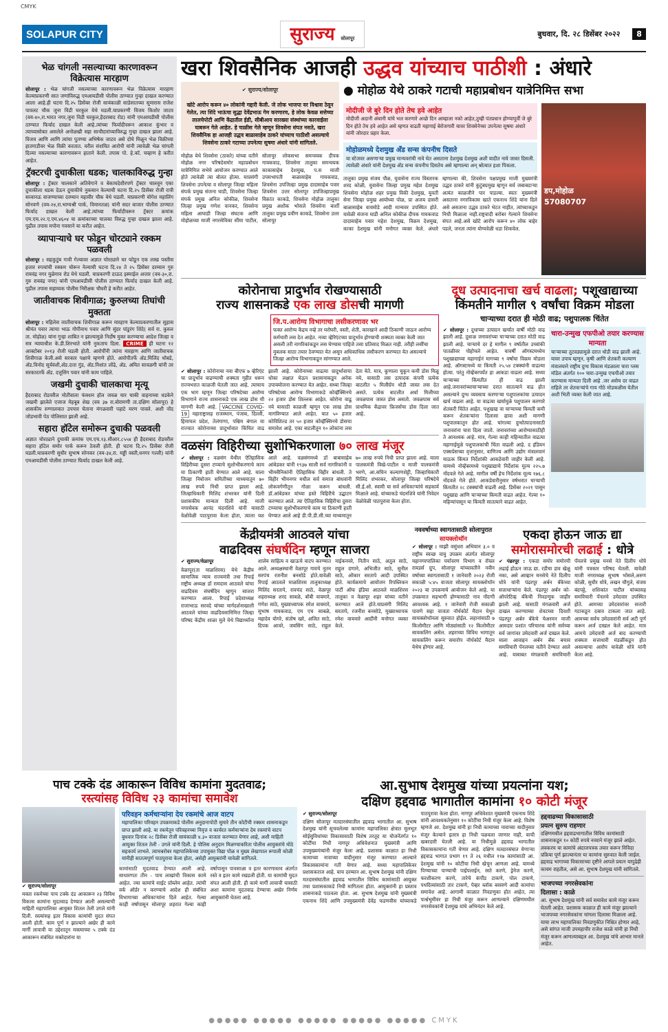CMYK
SOLAPUR CITY
सुराज्य सोलापूर
बुधवार, दि. २८ डिसेंबर २०२२ 8
भेळ चांगली नसल्याच्या कारणावरून विक्रेत्यास मारहाण
सोलापूर : भेळ चांगली नसल्याच्या कारणावरून भेळ विक्रेत्यास मारहाण केल्याप्रकरणी सात जणांविरुद्ध एमआयडीसी पोलीस ठाण्यात गुन्हा दाखल करण्यात आला आहे.ही घटना दि.२५ डिसेंबर रोजी सायंकाळी साडेसातच्या सुमारास राजेश पावलट चौक जुना विडी घरकुल येथे घडली.याप्रकरणी विजय किशोर जाटव (वय-४०,रा.भारत नगर,जुना विडी घरकुल,हैदराबाद रोड) यांनी एमआयडीसी पोलीस ठाण्यात फिर्याद दाखल केली आहे.त्यांच्या फिर्यादीवरून आकाश कुंभार व त्याच्यासोबत असलेले अनोळखी सहा साथीदारांच्याविरुद्ध गुन्हा दाखल झाला आहे. विजय आणि आणि त्यांचा पुतण्या अभिषेक जाटव असे दोघे मिळून भेळ विक्रीच्या हातगाडीवर भेळ विक्री करतात. वरील संशयित आरोपी यांनी त्यावेळी भेळ चांगली दिल्या नसल्याच्या कारणावरून हाताने केली. तपास पो. हे.कॉ. चव्हाण हे करीत आहेत.
ट्रॅक्टरची दुचाकीला धडक; चालकाविरुद्ध गुन्हा
सोलापूर : ट्रॅक्टर चालकाने अतिवेगाने व बेकायदेशीरपणे ट्रॅक्टर चालवून एका दुचाकीला धडक देऊन दुचाकीचे नुकसान केल्याची घटना दि.२५ डिसेंबर रोजी रात्री सव्वानऊ वाजण्याच्या दरम्यान महावीर चौक येथे घडली. याप्रकरणी योगेश महालिंग सोनवणे (वय-२४,रा.भाग्यश्री पार्क, विमानतळ) यांनी सदर बाजार पोलीस ठाण्यात फिर्याद दाखल केली आहे.त्यांच्या फिर्यादीवरून ट्रॅक्टर क्रमांक एम.एच.२२.ए.एम.४६०४ या क्रमांकाच्या चालका विरुद्ध गुन्हा दाखल झाला आहे. पुढील तपास मपोना गवसाने या करीत आहेत.
व्यापाऱ्याचे घर फोडून चोरट्याने रक्कम पळवली
सोलापूर : सहकुटुंब गावी गेल्यावर अज्ञात चोरट्याने घर फोडून एक लाख पस्तीस हजार रुपयांची रक्कम चोरून नेल्याची घटना दि.२४ ते २५ डिसेंबर दरम्यान गुरु रायवंद्र नगर मुळेगाव रोड येथे घडली. याप्रकरणी दाऊद इस्माईल अत्तार (वय-३०,रा. गुरु रायवंद्र नगर) यांनी एमआयडीसी पोलीस ठाण्यात फिर्याद दाखल केली आहे. पुढील तपास सहाय्यक पोलीस निरीक्षक चौधरी हे करीत आहेत.
जातीवाचक शिवीगाळ; कुरुलच्या तिघांची मुक्तता
सोलापूर : महिलेस जातीवाचक शिवीगाळ करून मारहाण केल्याप्रकरणातील सुहास श्रीमंत पवार त्याचा भाऊ गोपीनाथ पवार आणि सुंदर पांडुरंग शिंदे( सर्व रा. कुरुल ता. मोहोळ) यांना गुन्हा शाबित न झाल्यामुळे निर्दोष मुक्त करण्याचा आदेश जिल्हा व सत्र न्यायाधीश के.डी.शिरभाते यांनी नुकताच दिला. CRIME ही घटना १२ आक्टोबर २०१३ रोजी घडली होती. आरोपींनी त्यांना मारहाण आणि जातीवाचक शिवीगाळ केली.असे सरकार पक्षाचे म्हणणे होते. आरोपीतर्फे ॲड.मिलिंद थोबडे, ॲड.विनोद सूर्यवंशी,ॲड.दत्ता गुंड, ॲड.निशांत लोंढे, ॲड. अमित सावळगी यांनी तर सरकारतर्फे ॲड. दत्तूसिंग पवार यांनी काम पाहिले.
जखमी दुचाकी चालकाचा मृत्यू
हैदराबाद रोडवरील मोतीवाला फंक्शन हॉल जवळ चार चाकी वाहनाच्या धडकेने जखमी झालेले एजाज मेहबूब शेख (वय ३७ रा.बोरामणी ता.दक्षिण सोलापूर) हे शासकीय रुग्णालयात उपचार घेताना मंगळवारी पहाटे मरण पावले. अशी नोंद जोडभावी पेठ पोलिसात झाली आहे.
सहारा हॉटेल समोरून दुचाकी पळवली
अज्ञात चोरट्याने दुचाकी क्रमांक एम.एच.१३.सीआर.८५५४ ही हैदराबाद रोडवरील सहारा हॉटेल समोर पार्क करून ठेवली होती. ही घटना दि.२५ डिसेंबर रोजी घडली.याप्रकरणी सुधीर सुभाष सोनकर (वय-३४,रा. मड्डी वस्ती,धनगर गल्ली) यांनी एमआयडीसी पोलीस ठाण्यात फिर्याद दाखल केली आहे.
खरा शिवसैनिक आजही उद्धव यांच्याच पाठीशी : अंधारे
✔ सुराज्य/सोलापूर
खोटे आरोप करून ४० लोकांनी गद्दारी केली. जे लोक भाजपा वर विश्वास ठेवून गेलेत, त्या शिंदे भाऊंचा सुद्धा देवेंद्रभाऊ गेम करणारच, हे लोक केवळ सत्तेच्या लालचेपोटी आणि केंद्रातील ईडी, सीबीआय सारख्या संस्थांच्या कारवाईला घाबरून गेले आहेत. हे चाळीस गेले म्हणून शिवसेना संपत नसते, खरा शिवसैनिक हा आजही उद्धव बाळासाहेब ठाकरे यांच्याच पाठीशी असल्याचे शिवसेना ठाकरे गटाच्या उपनेत्या सुषमा अंधारे यांनी सांगितले.
मोहोळ येथे शिवसेना (ठाकरे) यांच्या वतीने मोहोळ नगर परिषदेसमोर महाप्रबोधन यात्रेनिमित्त सभेचे आयोजन करण्यात आले होते त्यावेळी त्या बोलत होत्या. याप्रसंगी शिवसेना उपनेत्या व सोलापूर जिल्हा महिला संपर्क प्रमुख संजना घाडी, शिवसेना जिल्हा संपर्क प्रमुख अनिल कोकीळ, शिवसेना जिल्हा प्रमुख गणेश वानकर, शिवसेना महिला आघाडी जिल्हा संघटक आणि मोहोळच्या माजी नगरसेविका सीमा पाटील, सोलापूर लोकसभा समन्वयक दीपक गायकवाड, शिवसेना तालुका समन्वयक काकासाहेब देशमुख, प.स माजी उपसभापती बाळासाहेब गायकवाड, शिवसेना उपजिल्हा प्रमुख दादासाहेब पवार शिवसेना उत्तर सोलापूर उपजिल्हाप्रमुख विक्रांत काकडे, शिवसेना मोहोळ तालुका प्रमुख अशोक भोसले शिवसेना बार्शी तालुका प्रमुख प्रवीण काकडे, शिवसेना उत्तर सोलापूर
● मोहोळ येथे ठाकरे गटाची महाप्रबोधन यात्रेनिमित्त सभा
मोदीजी जे बुरे दिन होते तेच हवे आहेत
मोदीजी अदानी अंबानी यांचे भल करणारे अच्छे दिन आम्हाला नको आहेत,तुम्ही पंतप्रधान होण्यापूर्वी जे बुरे दिन होते तेच हवे आहेत असे म्हणत वाढती महागाई बेरोजगारी यावर शिवसेनेच्या उपनेत्या सुषमा अंधारे यांनी जोरदार प्रहार केला.
मोहोळमध्ये देशमुख अँड सन्स कंपनीच दिसते
या स्टेजवर असणाऱ्या प्रमुख मान्यवरांची नावे घेत असताना देशमुख देशमुख अशी यादीत नावे जास्त दिसली. त्यावेळी अंधारे यांनी देशमुख अँड सन्स कंपनीच दिसतेय असे म्हणाल्या अन् श्रोत्यात हशा पिकला.
तालुका प्रमुख संजय पौळ, युवासेना राज्य विस्तारक शरद कोळी, युवासेना जिल्हा प्रमुख महेश देशमुख शिवसेना मोहोळ शहर प्रमुख विकी देशमुख, युवती सेना जिल्हा प्रमुख आयोध्या पोळ, प्रा अजय दासरी बाळासाहेब वायमोडे आदी मान्यवर उपस्थित होते. यावेळी संजना घाडी अनिल कोकीळ दीपक गायकवाड दादासाहेब पवार महेश देशमुख, विक्रम देशमुख, काका देशमुख यांनी मनोगत व्यक्त केले. अंधारे म्हणाल्या की, शिवसेना पक्षप्रमुख माजी मुख्यमंत्री उद्धव ठाकरे यांनी कुटुंबप्रमुख म्हणून सर्व जबाबदाऱ्या अत्यंत काळजीने पार पाडल्या. स्वतः मुख्यमंत्री असताना नगरविकास खाते एकनाथ शिंदे यांना दिले असे असताना उद्धव ठाकरे भेटत नाहीत, त्यांच्याकडून निधी मिळाला नाही.राष्ट्रवादी बरोबर गेल्याने शिवसेना संपत आहे.असे खोटे आरोप करून ४० लोक बाहेर पडले, जनता त्यांना योग्यवेळी धडा शिकवेल.
डप,मोहोळ
57080707
कोरोनाचा प्रादुर्भाव रोखण्यासाठी
राज्य शासनाकडे एक लाख डोसची मागणी
जि.प.आरोग्य विभागाचा लसीकरणावर भर
फक्त आरोग्य केंद्रच नव्हे तर घरोघरी, वस्ती, शेती, कारखाने आदी ठिकाणी जाऊन आरोग्य कर्मचारी लस देत आहेत. नव्या व्हेरिएंटच्या प्रादुर्भाव होण्याची शक्यता व्यक्त केली जात असली तरी नागरिकांकडून लस घेण्यास पाहिजे तसा प्रतिसाद मिळत नाही. तरीही लसींचा मुबलक साठा तयार ठेवण्यात येत असून अधिकाधिक लसीकरण करण्यात येत असल्याचे जिल्हा आरोग्य विभागाकडून सांगण्यात आले.
✔ सोलापूर : कोरोनाचा नवा बीएफ ७ व्हेरिएंट चा प्रादुर्भाव वाढण्याची शक्यता गृहीत धरून राज्यभरात काळजी घेतली जात आहे. त्याचाच एक भाग म्हणून जिल्हा परिषदेच्या आरोग्य विभागाने राज्य शासनाकडे एक लाख डोस ची मागणी केली आहे. VACCINE COVID-19 महाराष्ट्रासह राजस्थान, पंजाब, दिल्ली, हिमाचल प्रदेश, तेलंगाणा, पश्चिम बंगाल या राज्यात कोरोनाच्या प्रादुर्भावात किंचित वाढ झाली आहे. कोरोनाच्या वाढत्या प्रादुर्भावाचा धोका लक्षात घेऊन प्रशासनाकडून अनेक उपाययोजना करण्यात येत आहेत. सध्या जिल्हा परिषदेच्या आरोग्य विभागाकडे कोव्हॅक्सिनचे २२ हजार डोस शिल्लक आहेत. कोरोना वाढू नये यासाठी काळजी म्हणून एक लाख डोस मागविण्यात आले आहेत. यात ५० हजार कोविशिल्ड तर ५० हजार कोव्हॅक्सिनचे डोसचा समावेश आहे. एका बाटलीतून १० लोकांना लस देता येते. मात्र, कुणाला चुकून कमी डोस मिळू नये, यासाठी लस उत्पादक कंपनी प्रत्येक बाटलीत ५ मिलीग्रॅम थोडी जास्त लस देत असते. प्रत्येक बाटलीत अर्धा मिलीच्या जवळपास जास्त डोस असतो. जवळपास सर्व प्राथमिक केंद्रावर फ्रिजर्सचा डोस दिला जात आहे.
वळसंग विहिरीच्या सुशोभिकरणाला ७० लाख मंजूर
✔ सोलापूर : वळसंग येथील ऐतिहासिक विहिरीच्या दुसरा टप्प्याचे सुशोभीकरणाचे काम या ठिकाणी हाती घेण्यात आले आहे. याला जिल्हा नियोजन समितीच्या माध्यमातून ७० लाख रुपये निधी प्राप्त झाला आहे. जिल्हाधिकारी मिलिंद शंभरकर यांनी दिली प्रशासकीय मान्यता दिली आहे. माजी नगरसेवक आनंद चंदनशिवे यांनी यासाठी वेळोवेळी पाठपुरावा केला होता, त्याला यश आले आहे. वळसंगमध्ये डॉ बाबासाहेब आंबेडकर यांनी १९३७ साली सर्व नागरिकांनी व भीमसैनिकांनी ऐतिहासिक विहीर बांधली. ते विहीर भीमनगर मधील सर्व समाज बांधवांनी लोकवर्गणीतून गोळा करून बांधली. डॉ.आंबेडकर यांच्या हस्ते विहिरीचे उद्घाटन करण्यात आले. त्या ऐतिहासिक विहिरीचा दुसरा टप्प्याचा सुशोभीकरणाचे काम या ठिकाणी हाती घेण्यात आले आहे डी.पी.डी.सी.च्या माध्यमातून ७० लाख रुपये निधी प्राप्त झाला आहे. याला पालकमंत्री विखे-पाटील व माजी पालकमंत्री भरणे, आ.सचिन कल्याणशेट्टी, जिल्हाधिकारी मिलिंद शंभरकर, सोलापूर जिल्हा परिषदेचे सी.ई.ओ. स्वामी या सर्व अधिकाऱ्यांचे सहकार्य मिळाले आहे. यांच्याकडे चंदनशिवे यांनी निवेदन वेळोवेळी पाठपुरावा केला होता.
दूध उत्पादनाचा खर्च वाढला; पशूखाद्याच्या किंमतीने मागील ९ वर्षांचा विक्रम मोडला
चाऱ्याच्या दरात ही मोठी वाढ; पशुपालक चिंतेत
✔ सोलापूर : दुधाच्या उत्पादन खर्चात वार्षी मोठी वाढ झाली आहे. दुधाळ जनावरांच्या चाऱ्याच्या दरात मोठी वाढ झाली आहे. चाऱ्याचे दर हे मागील ९ वर्षातील उच्चांकी पातळीवर पोहोचले आहेत. यावर्षी ऑगस्टमध्येच पशुखाद्याच्या महागाईनं मागच्या ९ वर्षांचा विक्रम मोडला आहे. ऑगस्टमध्ये या किंमती २५.५४ टक्क्यांनी वाढल्या होत्या. परंतु नोव्हेंबरपर्यंत हा आकडा वाढला आहे. सध्या चाऱ्याच्या किंमतीत ही वाढ झाली आहे.जनावरांच्याचाऱ्याच्या दरात सातत्याने वाढ होत असल्याने दुग्ध व्यवसाय करणाऱ्या पशुपालकांचा उत्पादन खर्च वाढला आहे. या वाढत्या खर्चामुळे पशुपालन करणारे शेतकरी चिंतेत आहेत. पशुखाद्य वा चाऱ्याच्या किमती कमी करून शेतकऱ्यांना दिलासा द्यावा अशी मागणी पशुपालकातून होत आहे. चांगल्या दुग्धोत्पादनासाठी जनावरांना चारा दिला जातो. जनावरांच्या आरोग्यासाठीही ते आवश्यक आहे. मात्र, गेल्या काही महिन्यातील वाढत्या महागाईमुळे पशुपालकांची चिंता वाढली आहे. द इंडियन एक्सप्रेसच्या वृत्तानुसार, वाणिज्य आणि उद्योग मंत्रालयानं याऊक किंमत निर्देशांकी आकडेवारी जाहीर केली आहे. यामध्ये नोव्हेंबरमध्ये पशुखाद्याचे निर्देशांक मूल्य २२५.७ नोंदवले गेले आहे. मागील वर्षी हेच निर्देशांक मूल्य १७६.८ नोंदवले गेले होते. आकडेवारीनुसार वर्षभरात चाऱ्याची किंमतीत २८ टक्क्यांची वाढली आहे. डिसेंबर २०२१ पासून पशुखाद्य आणि चाऱ्याच्या किमती वाढत आहेत. गेल्या १० महिन्यांपासून या किंमती सातत्याने वाढत आहेत.
चारा-उन्मुख एफपीओ तयार करण्यास मान्यता
चाऱ्याच्या तुटवड्यामुळे दरात थोडी वाढ झाली आहे. यावर उपाय म्हणून, कृषी आणि शेतकरी कल्याण मंत्रालयाने राष्ट्रीय दुग्ध विकास मंडळाला चारा प्लस मॉडेल अंतर्गत १०० चारा-उन्मुख एफपीओ तयार करण्यास मान्यता दिली आहे .जर असेच दर वाढत राहिले तर शेतकऱ्यांचे गाय गोठे मोडकळीस येतील अशी भिती व्यक्त केली जात आहे.
केंद्रीयमंत्री आठवले यांचा
वाढदिवस संघर्षदिन म्हणून साजरा
✔ सुराज्य/वेळापूर
वेळापूर(ता माळशिरस) येथे केंद्रीय सामाजिक न्याय राज्यमंत्री तथा रिपाई राष्ट्रीय अध्यक्ष डॉ रामदास आठवले यांचा वाढदिवस संघर्षदिन म्हणून साजरा करण्यात आला. रिपाई प्रदेशाध्यक्ष राजाभाऊ सरवदे यांच्या मार्गदर्शनाखाली आठवले यांच्या वाढदिवसानिमित्त जिल्हा परिषद केंद्रीय शाळा मुले येथे विद्यार्थ्यांना शालेय साहित्य व खाऊचे वाटप करण्यात आले. अध्यक्षस्थानी वेळापूर गावचे नूतन सरपंच रजनीश बनसोडे होते.यावेळी रिपाई आठवले माळशिरस तालुकाध्यक्ष मिलिंद सरतापे, रावचंद साठे, वेळापूर शहराध्यक्ष शरद साबळे, बॉबी वायमारे, गणेश साठे, मुख्याध्यापक रमेश वायमारे, सुभाष गायकवाड, एम एच साबळे, महादेव योगरे, संतोष खरे, अजित साठे, दिपक आवरे, जयसिंग साठे, राहुल नाईकनवरे, नितीन साठे, अतुल साठे, राहुल दणाने, अभिजीत साठे, सुनील साठे, ओंकार सरतापे आदी उपस्थित होते. कार्यक्रमाचे आयोजन रिपब्लिकन पार्टी ऑफ इंडिया आठवले माळशिरस तालुका व वेळापूर शहर यांच्या वतीने करण्यात आले होते.याप्रसंगी मिलिंद सरतापे, रजनीश बनसोडे, मुख्याध्यापक रमेश वायमारे आदींनी मनोगत व्यक्त केले.
नववर्षाच्या स्वागतासाठी सोलापुरात सायक्लोथॉन
✔ सोलापूर : माझी वसुंधरा अभियान ३.० व राष्ट्रीय स्वच्छ वायु उपक्रम अंतर्गत सोलापूर महानगरपालिका पर्यावरण विभाग व रॉयल रायडर्स ग्रुप, सोलापूर यांच्यावतीने नवीन वर्षाच्या स्वागतासाठी १ जानेवारी २०२३ रोजी सकाळी ५:४५ वाजता सोलापूर सायक्लोथॉन २०२३ या उपक्रमाचे आयोजन केले आहे. या उपक्रमात सहभागी होण्यासाठी नाव नोंदणी आवश्यक आहे. १ जानेवारी रोजी सकाळी पावणे सहा वाजता नॉर्थकोर्ट मैदान येथून सायक्लोथॉनला सुरुवात होईल. लहानांसाठी ७ किलोमीटर आणि मोठ्यांसाठी १२ किलोमीटर सायकलिंग असेल. शहराच्या विविध भागातून सायकलिंग करून समारोप नॉर्थकोर्ट मैदान येथेच होणार आहे.
एकदा होऊन जाऊ द्या
समोरासमोरची लढाई : धोत्रे
✔ पंढरपूर : एकदा समोर समोरची लढाई होऊन जाऊ द्या. रडीचा डाव खेळू नका, असे आव्हान मनसेचे नेते दिलीप धोत्रे यांनी पंढरपूर अर्बन बँकेच्या सत्ताधाऱ्यांना केले. पंढरपूर अर्बन को-ऑपरेटिव्ह बँकेची निवडणूक जाहीर झाली आहे. यासाठी मंगळवारी अर्ज दाखल करण्याच्या शेवटच्या दिवशी पंढरपूर अर्बन बँकेचे चेअरमन माजी आमदार प्रशांत परिचारक यांनी सर्वच्या सर्व जागांवर उमेदवारी अर्ज दाखल केले. याला आवाहन अर्बन बँक बचाव समविचारी पॅनलच्या वतीने देण्यात आले आहे. याबाबत मंगळवारी समविचारी पॅनलचे प्रमुख मनसे नेते दिलीप धोत्रे यांनी पत्रकार परिषद घेतली. यावेळी माजी नगराध्यक्ष सुभाष भोसले,अरुण कोळी, सुधीर धोत्रे, लखन चौगुले, संजय बंदपट्टे, शशिकांत पाटील यांच्यासह समविचारी पॅनलचे उमेदवार उपस्थित होते. आमच्या उमेदवारांवर सत्तारी गटाकडून दबाव टाकला जात आहे. आमच्या सर्वच उमेदवारांनी सर्व अटी पूर्ण करून अर्ज दाखल केले आहेत. मात्र आमचे उमेदवारी अर्ज बाद करण्याची शक्यता सत्ताधारी मंडळींकडून होत असल्याचा आरोप यावेळी धोत्रे यांनी केला आहे.
पाच टक्के दंड आकारून विविध कामांना मुदतवाढ;
रस्त्यांसह विविध २३ कामांचा समावेश
✔ सुराज्य/सोलापूर
मक्ता रकमेच्या पाच टक्के दंड आकारून २३ विविध विकास कामांना मुदतवाढ देण्यात आली असल्याची माहिती महापालिका आयुक्त शितल तेली उगले यांनी दिली. रस्त्यांसह इतर विकास कामांची मुदत संपत आली होती. काम पूर्ण न झाल्याने अखेर ही कामे मार्गी लावावी या उद्देशातून मक्त्याच्या ५ टक्के दंड आकारून संबंधित मक्तेदारांना या
परिवहन कर्मचाऱ्यांना देय रकमांचे आज वाटप
महापालिका परिवहन उपक्रमाकडे पोलीस अनुदानापोटी सुमारे तीन कोटीची रक्कम शासनाकडून प्राप्त झाली आहे. या रकमेतून परिवहनच्या निवृत्त व कार्यरत कर्मचाऱ्यांना देय रकमांचे वाटप बुधवार दिनांक २८ डिसेंबर रोजी सायंकाळी ४.३० वाजता करण्यात येणार आहे, अशी माहिती आयुक्त शितल तेली - उगले यांनी दिली. हे पोलिस अनुदान मिळण्याकरिता पोलीस आयुक्तांचे मोठे सहकार्य लाभले. त्याचबरोबर महापालिकेच्या उपायुक्त विद्या पोळ व मुख्य लेखापाल रूपाली कोळी यांनीही सातत्यपूर्ण पाठपुरावा केला होता, असेही आयुक्तांनी यावेळी सांगितले.
कामांसाठी मुदतवाढ देण्यात आली आहे. साधारणतः तीन - पाच लाखांची विकास कामे आहेत. ज्या कामांचे साईट प्रॉब्लेम आहेत. त्यांची वर्क ऑर्डर न करण्याचे आदेश ही संबंधित विभागाच्या अधिकाऱ्यांना दिले आहेत. गेल्या काही वर्षापासून सोलापूर शहरात गेल्या काही वर्षापासून पावसाळा व इतर कारणास्तव अंतर्गत रस्ते व इतर कामे रखडली होती. या कामांची मुदत संपत आली होती. ही कामे मार्गी लावावी यासाठी अशा कामांना मुदतवाढ देण्याचा अखेर निर्णय आयुक्तांनी घेतला आहे.
आ.सुभाष देशमुख यांच्या प्रयत्नांना यश;
दक्षिण हद्दवाढ भागातील कामांना १० कोटी मंजूर
✔ सुराज्य/सोलापूर
दक्षिण सोलापूर मतदारसंघातील हद्दवाढ भागातील आ. सुभाष देशमुख यांनी सूचवलेल्या कामांना महापालिका क्षेत्रात मूलभूत सोईसुविधांच्या विकासासाठी विशेष तरतूद या योजनेंतर्गत १० कोटींचा निधी नागपूर अधिवेशनात मुख्यमंत्री आणि उपमुख्यमंत्र्यांनी मंजूर केला आहे. प्रशासक काळात हा निधी कामाच्या नावाच्या यादीनुसार मंजूर करण्यात आल्याने विकासकामांना गती येणार आहे. सध्या महापालिकेवर प्रशासकराज आहे. याच दरम्यान आ. सुभाष देशमुख यांनी दक्षिण मतदारसंघातील हद्दवाढ भागातील विविध कामांसाठी आयुक्त तथा प्रशासकाकडे निधी मागितला होता. आयुक्तांनी हा प्रस्ताव शासनाकडे पाठवला होता. आ. सुभाष देशमुख यांनी मुख्यमंत्री एकनाथ शिंदे आणि उपमुख्यमंत्री देवेंद्र फडणवीस यांच्याकडे पाठपुरावा केला होता. नागपूर अधिवेशात मुख्यमंत्री एकनाथ शिंदे यांनी आवश्यकतेनुसार १० कोटींचा निधी मंजूर केला आहे. विशेष म्हणजे आ. देशमुख यांनी हा निधी कामाच्या नावाच्या यादीनुसार मंजूर केल्याने इतरत्र हा निधी पळवला जाणार नाही, याची खबरदारी घेतली आहे. या निधीमुळे हद्दवाढ भागातील विकासकामांना गती येणार आहे. दक्षिण मतदारसंघात येणाऱ्या हद्दवाढ भागात प्रभाग १९ ते २६ मधील ११७ कामांसाठी आ. देशमुख यांनी १० कोटींचा निधी खेचून आणला आहे. यामध्ये पिण्याच्या पाण्याची पाईपलाईन, रस्ते करणे, ड्रेनेज करणे, फरशीकरण करणे, तारेचे कंपौंड टाकणे, पोल टाकणे, पथदिव्यांसाठी तार टाकणे, पेव्हर ब्लॉक बसवणे आदी कामांचा समावेश आहे. आगामी काळात निवडणुका होत आहेत, त्या पार्श्वभूमीवर हा निधी मंजूर करून आणल्याने दक्षिणमधील नगरसेवकांनी देशमुख यांचे अभिनंदन केले आहे.
हद्दवाढच्या विकासासाठी
प्रयत्न सुरुच राहणार
दक्षिणमधील हद्दवाढभागातील विविध कामांसाठी शासनाकडून १० कोटी रुपये नव्याने मंजूर झाले आहेत. लवकरच या कामांचे अंदाजपत्रक तयार करून निविदा प्रक्रिया पूर्ण झाल्यानंतर या कामांना सुरुवात केली जाईल. हद्दवाढ भागाच्या विकासाच्या दृष्टीने आपले प्रयत्न यापुढेही कायम राहतील, असे आ. सुभाष देशमुख यांनी सांगितले.
भाजपच्या नगरसेवकांना
दिलासा : काळे
आ. सुभाष देशमुख यांनी सर्व समावेश कामे मंजूर करून घेतली आहेत. प्रशासक काळात ही कामे मंजूर झाल्याने भाजपच्या नगरसेवकांना चांगला दिलासा मिळाला आहे. याचा लाभ महापालिका निवडणुकीत निश्चित होणार आहे, असे सांगत माजी उपमहापौर राजेश काळे यांनी हा निधी मंजूर करून आणल्याबद्दल आ. देशमुख यांचे आभार मानले आहेत.
●●●●● ●●●●● ●●●●● ●●●●● ●●●●● CMYK